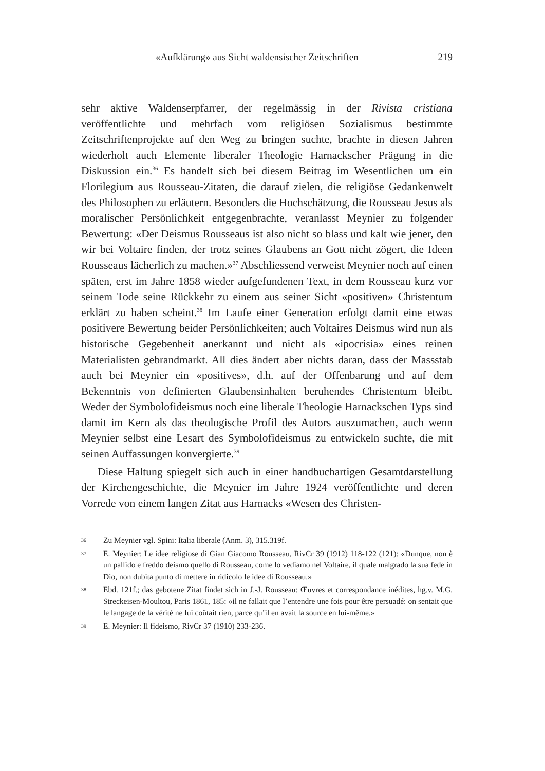«Aufklärung» aus Sicht waldensischer Zeitschriften 219
sehr aktive Waldenserpfarrer, der regelmässig in der Rivista cristiana veröffentlichte und mehrfach vom religiösen Sozialismus bestimmte Zeitschriftenprojekte auf den Weg zu bringen suchte, brachte in diesen Jahren wiederholt auch Elemente liberaler Theologie Harnackscher Prägung in die Diskussion ein.<sup>36</sup> Es handelt sich bei diesem Beitrag im Wesentlichen um ein Florilegium aus Rousseau-Zitaten, die darauf zielen, die religiöse Gedankenwelt des Philosophen zu erläutern. Besonders die Hochschätzung, die Rousseau Jesus als moralischer Persönlichkeit entgegenbrachte, veranlasst Meynier zu folgender Bewertung: «Der Deismus Rousseaus ist also nicht so blass und kalt wie jener, den wir bei Voltaire finden, der trotz seines Glaubens an Gott nicht zögert, die Ideen Rousseaus lächerlich zu machen.»<sup>37</sup> Abschliessend verweist Meynier noch auf einen späten, erst im Jahre 1858 wieder aufgefundenen Text, in dem Rousseau kurz vor seinem Tode seine Rückkehr zu einem aus seiner Sicht «positiven» Christentum erklärt zu haben scheint.<sup>38</sup> Im Laufe einer Generation erfolgt damit eine etwas positivere Bewertung beider Persönlichkeiten; auch Voltaires Deismus wird nun als historische Gegebenheit anerkannt und nicht als «ipocrisia» eines reinen Materialisten gebrandmarkt. All dies ändert aber nichts daran, dass der Massstab auch bei Meynier ein «positives», d.h. auf der Offenbarung und auf dem Bekenntnis von definierten Glaubensinhalten beruhendes Christentum bleibt. Weder der Symbolofideismus noch eine liberale Theologie Harnackschen Typs sind damit im Kern als das theologische Profil des Autors auszumachen, auch wenn Meynier selbst eine Lesart des Symbolofideismus zu entwickeln suchte, die mit seinen Auffassungen konvergierte.<sup>39</sup>
Diese Haltung spiegelt sich auch in einer handbuchartigen Gesamtdarstellung der Kirchengeschichte, die Meynier im Jahre 1924 veröffentlichte und deren Vorrede von einem langen Zitat aus Harnacks «Wesen des Christen-
36 Zu Meynier vgl. Spini: Italia liberale (Anm. 3), 315.319f.
37 E. Meynier: Le idee religiose di Gian Giacomo Rousseau, RivCr 39 (1912) 118-122 (121): «Dunque, non è un pallido e freddo deismo quello di Rousseau, come lo vediamo nel Voltaire, il quale malgrado la sua fede in Dio, non dubita punto di mettere in ridicolo le idee di Rousseau.»
38 Ebd. 121f.; das gebotene Zitat findet sich in J.-J. Rousseau: Œuvres et correspondance inédites, hg.v. M.G. Streckeisen-Moultou, Paris 1861, 185: «il ne fallait que l’entendre une fois pour être persuadé: on sentait que le langage de la vérité ne lui coûtait rien, parce qu’il en avait la source en lui-même.»
39 E. Meynier: Il fideismo, RivCr 37 (1910) 233-236.